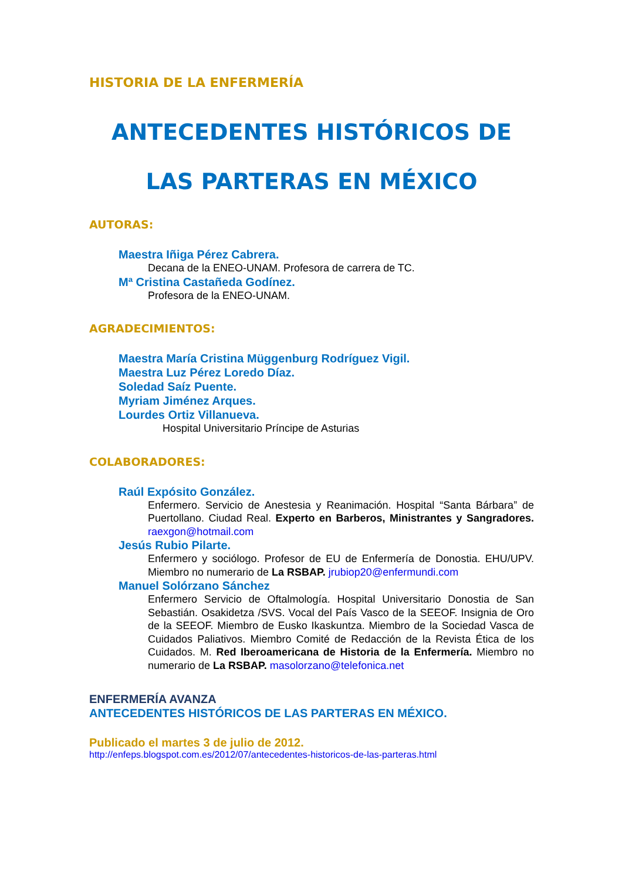HISTORIA DE LA ENFERMERÍA
ANTECEDENTES HISTÓRICOS DE
LAS PARTERAS EN MÉXICO
AUTORAS:
Maestra Iñiga Pérez Cabrera.
Decana de la ENEO-UNAM. Profesora de carrera de TC.
Mª Cristina Castañeda Godínez.
Profesora de la ENEO-UNAM.
AGRADECIMIENTOS:
Maestra María Cristina Müggenburg Rodríguez Vigil.
Maestra Luz Pérez Loredo Díaz.
Soledad Saíz Puente.
Myriam Jiménez Arques.
Lourdes Ortiz Villanueva.
Hospital Universitario Príncipe de Asturias
COLABORADORES:
Raúl Expósito González.
Enfermero. Servicio de Anestesia y Reanimación. Hospital “Santa Bárbara” de Puertollano. Ciudad Real. Experto en Barberos, Ministrantes y Sangradores. raexgon@hotmail.com
Jesús Rubio Pilarte.
Enfermero y sociólogo. Profesor de EU de Enfermería de Donostia. EHU/UPV. Miembro no numerario de La RSBAP. jrubiop20@enfermundi.com
Manuel Solórzano Sánchez
Enfermero Servicio de Oftalmología. Hospital Universitario Donostia de San Sebastián. Osakidetza /SVS. Vocal del País Vasco de la SEEOF. Insignia de Oro de la SEEOF. Miembro de Eusko Ikaskuntza. Miembro de la Sociedad Vasca de Cuidados Paliativos. Miembro Comité de Redacción de la Revista Ética de los Cuidados. M. Red Iberoamericana de Historia de la Enfermería. Miembro no numerario de La RSBAP. masolorzano@telefonica.net
ENFERMERÍA AVANZA
ANTECEDENTES HISTÓRICOS DE LAS PARTERAS EN MÉXICO.
Publicado el martes 3 de julio de 2012.
http://enfeps.blogspot.com.es/2012/07/antecedentes-historicos-de-las-parteras.html